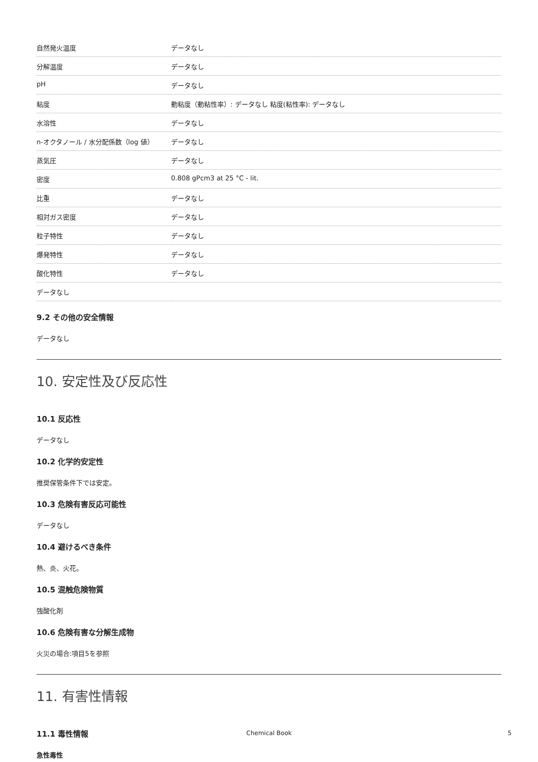| 自然発火温度 | データなし |
| 分解温度 | データなし |
| pH | データなし |
| 粘度 | 動粘度（動粘性率）: データなし 粘度(粘性率): データなし |
| 水溶性 | データなし |
| n-オクタノール / 水分配係数（log 値） | データなし |
| 蒸気圧 | データなし |
| 密度 | 0.808 gPcm3 at 25 °C - lit. |
| 比重 | データなし |
| 相対ガス密度 | データなし |
| 粒子特性 | データなし |
| 爆発特性 | データなし |
| 酸化特性 | データなし |
| データなし | |
9.2 その他の安全情報
データなし
10. 安定性及び反応性
10.1 反応性
データなし
10.2 化学的安定性
推奨保管条件下では安定。
10.3 危険有害反応可能性
データなし
10.4 避けるべき条件
熱、炎、火花。
10.5 混触危険物質
強酸化剤
10.6 危険有害な分解生成物
火災の場合:項目5を参照
11. 有害性情報
11.1 毒性情報
急性毒性
Chemical Book 5